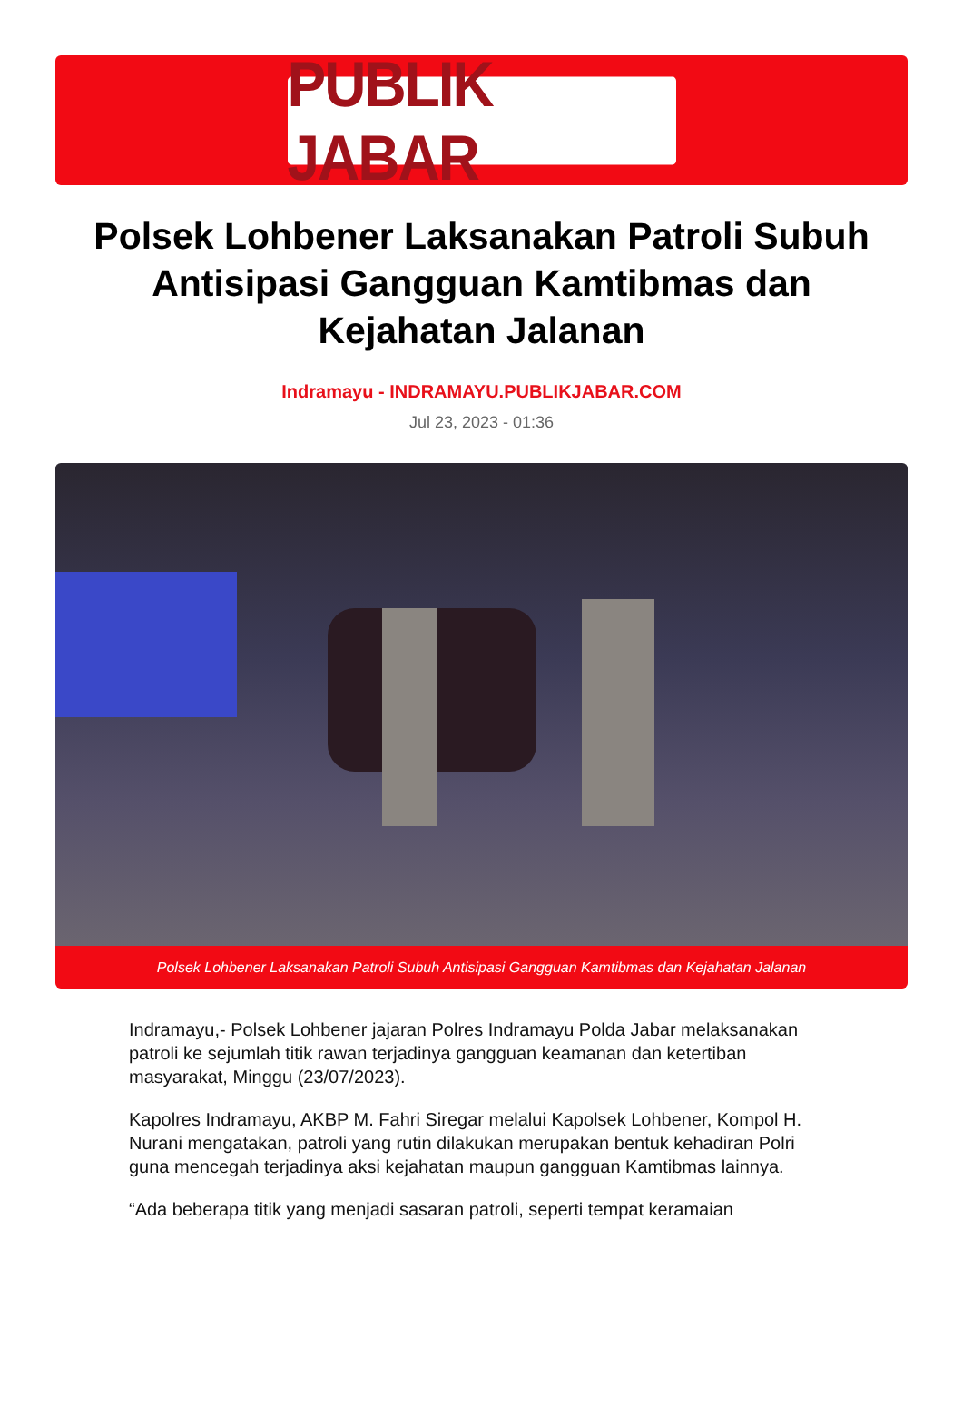PUBLIK JABAR
Polsek Lohbener Laksanakan Patroli Subuh Antisipasi Gangguan Kamtibmas dan Kejahatan Jalanan
Indramayu - INDRAMAYU.PUBLIKJABAR.COM
Jul 23, 2023 - 01:36
Polsek Lohbener Laksanakan Patroli Subuh Antisipasi Gangguan Kamtibmas dan Kejahatan Jalanan
Indramayu,- Polsek Lohbener jajaran Polres Indramayu Polda Jabar melaksanakan patroli ke sejumlah titik rawan terjadinya gangguan keamanan dan ketertiban masyarakat, Minggu (23/07/2023).
Kapolres Indramayu, AKBP M. Fahri Siregar melalui Kapolsek Lohbener, Kompol H. Nurani mengatakan, patroli yang rutin dilakukan merupakan bentuk kehadiran Polri guna mencegah terjadinya aksi kejahatan maupun gangguan Kamtibmas lainnya.
“Ada beberapa titik yang menjadi sasaran patroli, seperti tempat keramaian